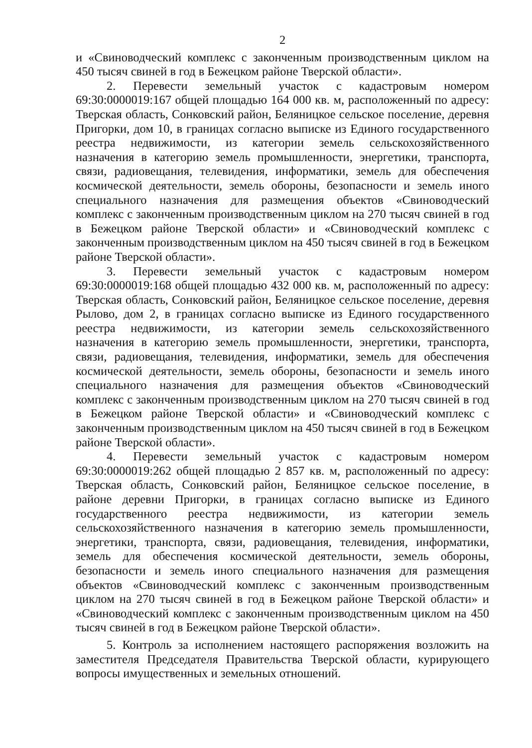2
и «Свиноводческий комплекс с законченным производственным циклом на 450 тысяч свиней в год в Бежецком районе Тверской области».
2. Перевести земельный участок с кадастровым номером 69:30:0000019:167 общей площадью 164 000 кв. м, расположенный по адресу: Тверская область, Сонковский район, Беляницкое сельское поселение, деревня Пригорки, дом 10, в границах согласно выписке из Единого государственного реестра недвижимости, из категории земель сельскохозяйственного назначения в категорию земель промышленности, энергетики, транспорта, связи, радиовещания, телевидения, информатики, земель для обеспечения космической деятельности, земель обороны, безопасности и земель иного специального назначения для размещения объектов «Свиноводческий комплекс с законченным производственным циклом на 270 тысяч свиней в год в Бежецком районе Тверской области» и «Свиноводческий комплекс с законченным производственным циклом на 450 тысяч свиней в год в Бежецком районе Тверской области».
3. Перевести земельный участок с кадастровым номером 69:30:0000019:168 общей площадью 432 000 кв. м, расположенный по адресу: Тверская область, Сонковский район, Беляницкое сельское поселение, деревня Рылово, дом 2, в границах согласно выписке из Единого государственного реестра недвижимости, из категории земель сельскохозяйственного назначения в категорию земель промышленности, энергетики, транспорта, связи, радиовещания, телевидения, информатики, земель для обеспечения космической деятельности, земель обороны, безопасности и земель иного специального назначения для размещения объектов «Свиноводческий комплекс с законченным производственным циклом на 270 тысяч свиней в год в Бежецком районе Тверской области» и «Свиноводческий комплекс с законченным производственным циклом на 450 тысяч свиней в год в Бежецком районе Тверской области».
4. Перевести земельный участок с кадастровым номером 69:30:0000019:262 общей площадью 2 857 кв. м, расположенный по адресу: Тверская область, Сонковский район, Беляницкое сельское поселение, в районе деревни Пригорки, в границах согласно выписке из Единого государственного реестра недвижимости, из категории земель сельскохозяйственного назначения в категорию земель промышленности, энергетики, транспорта, связи, радиовещания, телевидения, информатики, земель для обеспечения космической деятельности, земель обороны, безопасности и земель иного специального назначения для размещения объектов «Свиноводческий комплекс с законченным производственным циклом на 270 тысяч свиней в год в Бежецком районе Тверской области» и «Свиноводческий комплекс с законченным производственным циклом на 450 тысяч свиней в год в Бежецком районе Тверской области».
5. Контроль за исполнением настоящего распоряжения возложить на заместителя Председателя Правительства Тверской области, курирующего вопросы имущественных и земельных отношений.